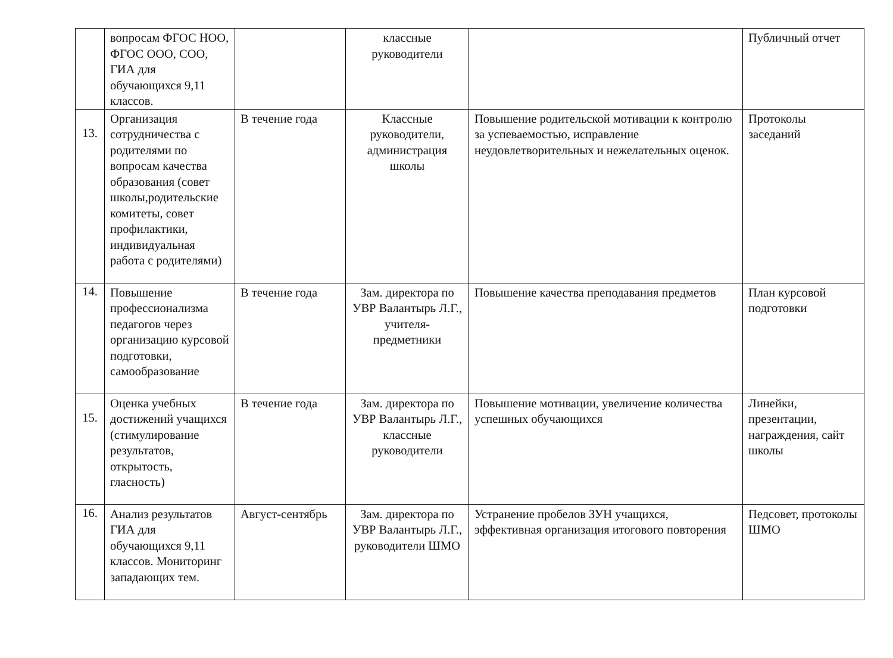| | вопросам ФГОС НОО, ФГОС ООО, СОО, ГИА для обучающихся 9,11 классов. | | классные руководители | | Публичный отчет |
| 13. | Организация сотрудничества с родителями по вопросам качества образования (совет школы,родительские комитеты, совет профилактики, индивидуальная работа с родителями) | В течение года | Классные руководители, администрация школы | Повышение родительской мотивации к контролю за успеваемостью, исправление неудовлетворительных и нежелательных оценок. | Протоколы заседаний |
| 14. | Повышение профессионализма педагогов через организацию курсовой подготовки, самообразование | В течение года | Зам. директора по УВР Валантырь Л.Г., учителя-предметники | Повышение качества преподавания предметов | План курсовой подготовки |
| 15. | Оценка учебных достижений учащихся (стимулирование результатов, открытость, гласность) | В течение года | Зам. директора по УВР Валантырь Л.Г., классные руководители | Повышение мотивации, увеличение количества успешных обучающихся | Линейки, презентации, награждения, сайт школы |
| 16. | Анализ результатов ГИА для обучающихся 9,11 классов. Мониторинг западающих тем. | Август-сентябрь | Зам. директора по УВР Валантырь Л.Г., руководители ШМО | Устранение пробелов ЗУН учащихся, эффективная организация итогового повторения | Педсовет, протоколы ШМО |